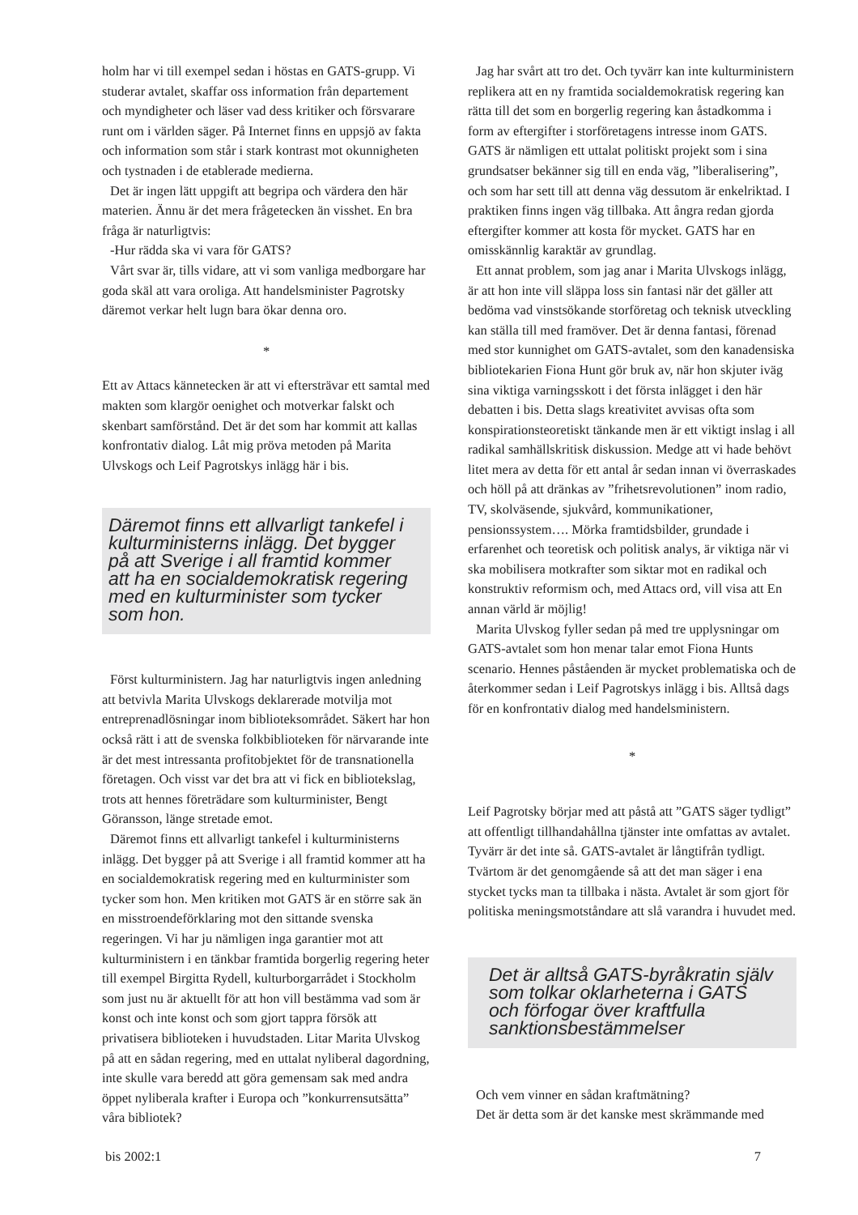holm har vi till exempel sedan i höstas en GATS-grupp. Vi studerar avtalet, skaffar oss information från departement och myndigheter och läser vad dess kritiker och försvarare runt om i världen säger. På Internet finns en uppsjö av fakta och information som står i stark kontrast mot okunnigheten och tystnaden i de etablerade medierna.
Det är ingen lätt uppgift att begripa och värdera den här materien. Ännu är det mera frågetecken än visshet. En bra fråga är naturligtvis:
-Hur rädda ska vi vara för GATS?
Vårt svar är, tills vidare, att vi som vanliga medborgare har goda skäl att vara oroliga. Att handelsminister Pagrotsky däremot verkar helt lugn bara ökar denna oro.
*
Ett av Attacs kännetecken är att vi eftersträvar ett samtal med makten som klargör oenighet och motverkar falskt och skenbart samförstånd. Det är det som har kommit att kallas konfrontativ dialog. Låt mig pröva metoden på Marita Ulvskogs och Leif Pagrotskys inlägg här i bis.
Däremot finns ett allvarligt tankefel i kulturministerns inlägg. Det bygger på att Sverige i all framtid kommer att ha en socialdemokratisk regering med en kulturminister som tycker som hon.
Först kulturministern. Jag har naturligtvis ingen anledning att betvivla Marita Ulvskogs deklarerade motvilja mot entreprenadlösningar inom biblioteksområdet. Säkert har hon också rätt i att de svenska folkbiblioteken för närvarande inte är det mest intressanta profitobjektet för de transnationella företagen. Och visst var det bra att vi fick en bibliotekslag, trots att hennes företrädare som kulturminister, Bengt Göransson, länge stretade emot.
Däremot finns ett allvarligt tankefel i kulturministerns inlägg. Det bygger på att Sverige i all framtid kommer att ha en socialdemokratisk regering med en kulturminister som tycker som hon. Men kritiken mot GATS är en större sak än en misstroendeförklaring mot den sittande svenska regeringen. Vi har ju nämligen inga garantier mot att kulturministern i en tänkbar framtida borgerlig regering heter till exempel Birgitta Rydell, kulturborgarrådet i Stockholm som just nu är aktuellt för att hon vill bestämma vad som är konst och inte konst och som gjort tappra försök att privatisera biblioteken i huvudstaden. Litar Marita Ulvskog på att en sådan regering, med en uttalat nyliberal dagordning, inte skulle vara beredd att göra gemensam sak med andra öppet nyliberala krafter i Europa och ”konkurrensutsätta” våra bibliotek?
Jag har svårt att tro det. Och tyvärr kan inte kulturministern replikera att en ny framtida socialdemokratisk regering kan rätta till det som en borgerlig regering kan åstadkomma i form av eftergifter i storföretagens intresse inom GATS. GATS är nämligen ett uttalat politiskt projekt som i sina grundsatser bekänner sig till en enda väg, ”liberalisering”, och som har sett till att denna väg dessutom är enkelriktad. I praktiken finns ingen väg tillbaka. Att ångra redan gjorda eftergifter kommer att kosta för mycket. GATS har en omisskännlig karaktär av grundlag.
Ett annat problem, som jag anar i Marita Ulvskogs inlägg, är att hon inte vill släppa loss sin fantasi när det gäller att bedöma vad vinstsökande storföretag och teknisk utveckling kan ställa till med framöver. Det är denna fantasi, förenad med stor kunnighet om GATS-avtalet, som den kanadensiska bibliotekarien Fiona Hunt gör bruk av, när hon skjuter iväg sina viktiga varningsskott i det första inlägget i den här debatten i bis. Detta slags kreativitet avvisas ofta som konspirationsteoretiskt tänkande men är ett viktigt inslag i all radikal samhällskritisk diskussion. Medge att vi hade behövt litet mera av detta för ett antal år sedan innan vi överraskades och höll på att dränkas av ”frihetsrevolutionen” inom radio, TV, skolväsende, sjukvård, kommunikationer, pensionssystem…. Mörka framtidsbilder, grundade i erfarenhet och teoretisk och politisk analys, är viktiga när vi ska mobilisera motkrafter som siktar mot en radikal och konstruktiv reformism och, med Attacs ord, vill visa att En annan värld är möjlig!
Marita Ulvskog fyller sedan på med tre upplysningar om GATS-avtalet som hon menar talar emot Fiona Hunts scenario. Hennes påståenden är mycket problematiska och de återkommer sedan i Leif Pagrotskys inlägg i bis. Alltså dags för en konfrontativ dialog med handelsministern.
*
Leif Pagrotsky börjar med att påstå att ”GATS säger tydligt” att offentligt tillhandahållna tjänster inte omfattas av avtalet. Tyvärr är det inte så. GATS-avtalet är långtifrån tydligt. Tvärtom är det genomgående så att det man säger i ena stycket tycks man ta tillbaka i nästa. Avtalet är som gjort för politiska meningsmotståndare att slå varandra i huvudet med.
Det är alltså GATS-byråkratin själv som tolkar oklarheterna i GATS och förfogar över kraftfulla sanktionsbestämmelser
Och vem vinner en sådan kraftmätning?
Det är detta som är det kanske mest skrämmande med
bis 2002:1 7